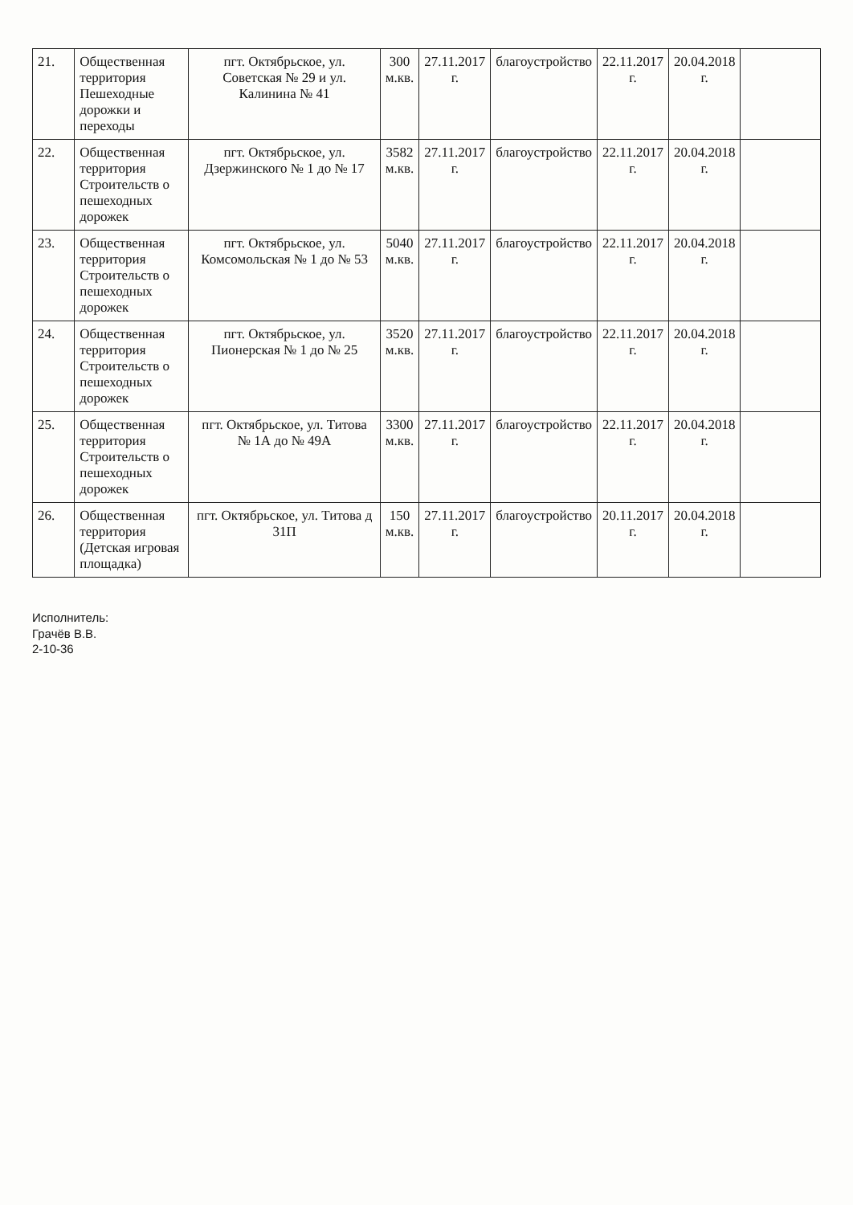| 21. | Общественная территория Пешеходные дорожки и переходы | пгт. Октябрьское, ул. Советская № 29 и ул. Калинина № 41 | 300 м.кв. | 27.11.2017 г. | благоустройство | 22.11.2017 г. | 20.04.2018 г. | |
| 22. | Общественная территория Строительств о пешеходных дорожек | пгт. Октябрьское, ул. Дзержинского № 1 до № 17 | 3582 м.кв. | 27.11.2017 г. | благоустройство | 22.11.2017 г. | 20.04.2018 г. | |
| 23. | Общественная территория Строительств о пешеходных дорожек | пгт. Октябрьское, ул. Комсомольская № 1 до № 53 | 5040 м.кв. | 27.11.2017 г. | благоустройство | 22.11.2017 г. | 20.04.2018 г. | |
| 24. | Общественная территория Строительств о пешеходных дорожек | пгт. Октябрьское, ул. Пионерская № 1 до № 25 | 3520 м.кв. | 27.11.2017 г. | благоустройство | 22.11.2017 г. | 20.04.2018 г. | |
| 25. | Общественная территория Строительств о пешеходных дорожек | пгт. Октябрьское, ул. Титова № 1А до № 49А | 3300 м.кв. | 27.11.2017 г. | благоустройство | 22.11.2017 г. | 20.04.2018 г. | |
| 26. | Общественная территория (Детская игровая площадка) | пгт. Октябрьское, ул. Титова д 31П | 150 м.кв. | 27.11.2017 г. | благоустройство | 20.11.2017 г. | 20.04.2018 г. | |
Исполнитель:
Грачёв В.В.
2-10-36